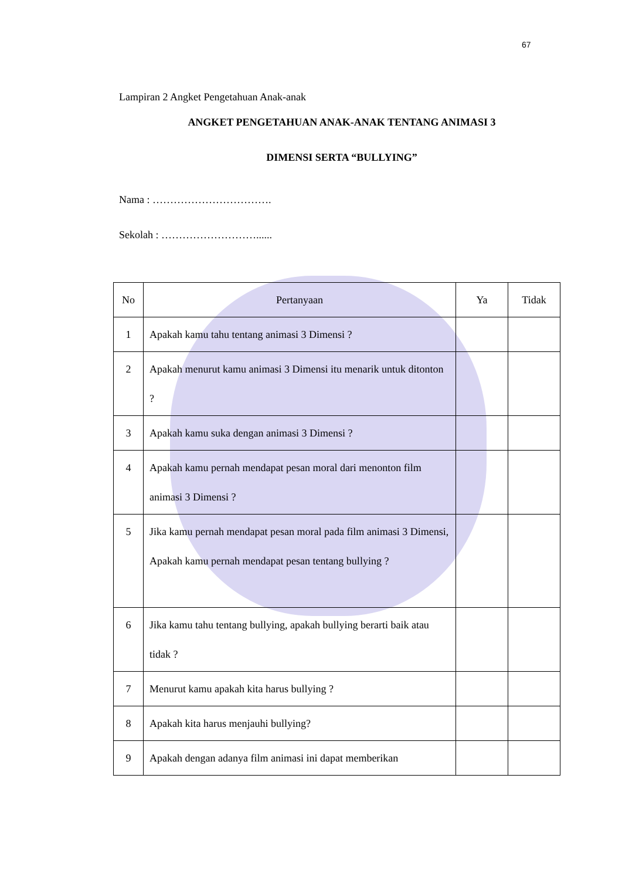67
Lampiran 2 Angket Pengetahuan Anak-anak
ANGKET PENGETAHUAN ANAK-ANAK TENTANG ANIMASI 3
DIMENSI SERTA “BULLYING”
Nama : …………………………….
Sekolah : ………………………......
| No | Pertanyaan | Ya | Tidak |
| --- | --- | --- | --- |
| 1 | Apakah kamu tahu tentang animasi 3 Dimensi ? | | |
| 2 | Apakah menurut kamu animasi 3 Dimensi itu menarik untuk ditonton ? | | |
| 3 | Apakah kamu suka dengan animasi 3 Dimensi ? | | |
| 4 | Apakah kamu pernah mendapat pesan moral dari menonton film animasi 3 Dimensi ? | | |
| 5 | Jika kamu pernah mendapat pesan moral pada film animasi 3 Dimensi, Apakah kamu pernah mendapat pesan tentang bullying ? | | |
| 6 | Jika kamu tahu tentang bullying, apakah bullying berarti baik atau tidak ? | | |
| 7 | Menurut kamu apakah kita harus bullying ? | | |
| 8 | Apakah kita harus menjauhi bullying? | | |
| 9 | Apakah dengan adanya film animasi ini dapat memberikan | | |